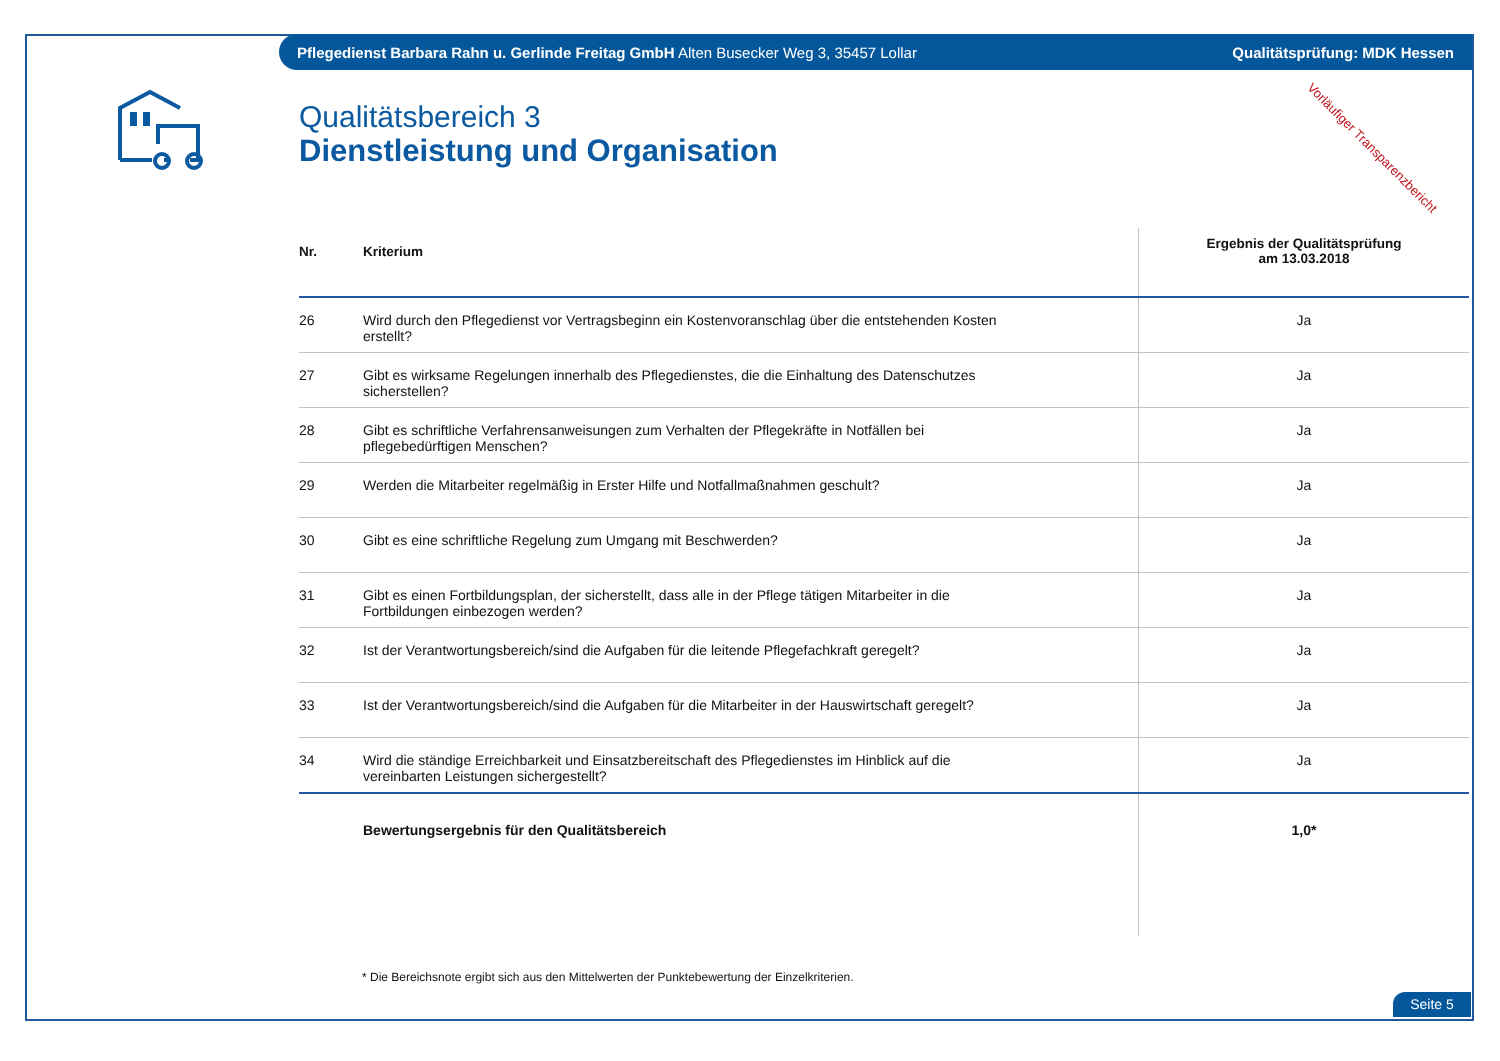Pflegedienst Barbara Rahn u. Gerlinde Freitag GmbH Alten Busecker Weg 3, 35457 Lollar Qualitätsprüfung: MDK Hessen
Vorläufiger Transparenzbericht
Qualitätsbereich 3
Dienstleistung und Organisation
| Nr. | Kriterium | Ergebnis der Qualitätsprüfung am 13.03.2018 |
| --- | --- | --- |
| 26 | Wird durch den Pflegedienst vor Vertragsbeginn ein Kostenvoranschlag über die entstehenden Kosten erstellt? | Ja |
| 27 | Gibt es wirksame Regelungen innerhalb des Pflegedienstes, die die Einhaltung des Datenschutzes sicherstellen? | Ja |
| 28 | Gibt es schriftliche Verfahrensanweisungen zum Verhalten der Pflegekräfte in Notfällen bei pflegebedürftigen Menschen? | Ja |
| 29 | Werden die Mitarbeiter regelmäßig in Erster Hilfe und Notfallmaßnahmen geschult? | Ja |
| 30 | Gibt es eine schriftliche Regelung zum Umgang mit Beschwerden? | Ja |
| 31 | Gibt es einen Fortbildungsplan, der sicherstellt, dass alle in der Pflege tätigen Mitarbeiter in die Fortbildungen einbezogen werden? | Ja |
| 32 | Ist der Verantwortungsbereich/sind die Aufgaben für die leitende Pflegefachkraft geregelt? | Ja |
| 33 | Ist der Verantwortungsbereich/sind die Aufgaben für die Mitarbeiter in der Hauswirtschaft geregelt? | Ja |
| 34 | Wird die ständige Erreichbarkeit und Einsatzbereitschaft des Pflegedienstes im Hinblick auf die vereinbarten Leistungen sichergestellt? | Ja |
| | Bewertungsergebnis für den Qualitätsbereich | 1,0* |
* Die Bereichsnote ergibt sich aus den Mittelwerten der Punktebewertung der Einzelkriterien.
Seite 5